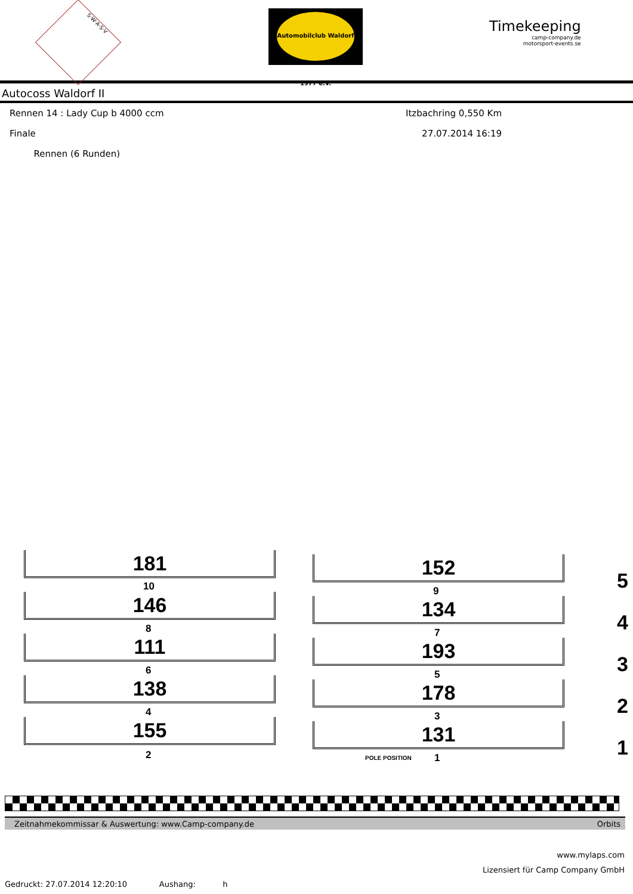S·W·A·S·V
Automobilclub Waldorf 1977 e.V.
Timekeeping
camp-company.de
motorsport-events.se
Autocoss Waldorf II
Rennen 14 : Lady Cup b 4000 ccm Itzbachring 0,550 Km
Finale 27.07.2014 16:19
Rennen (6 Runden)
181 152
5 10 9
146 134
4 8 7
111 193
3 6 5
138 178
2 4 3
155 131
1 2 POLE POSITION 1
Zeitnahmekommissar & Auswertung: www.Camp-company.de Orbits
www.mylaps.com
Lizensiert für Camp Company GmbH
Gedruckt: 27.07.2014 12:20:10 Aushang: h